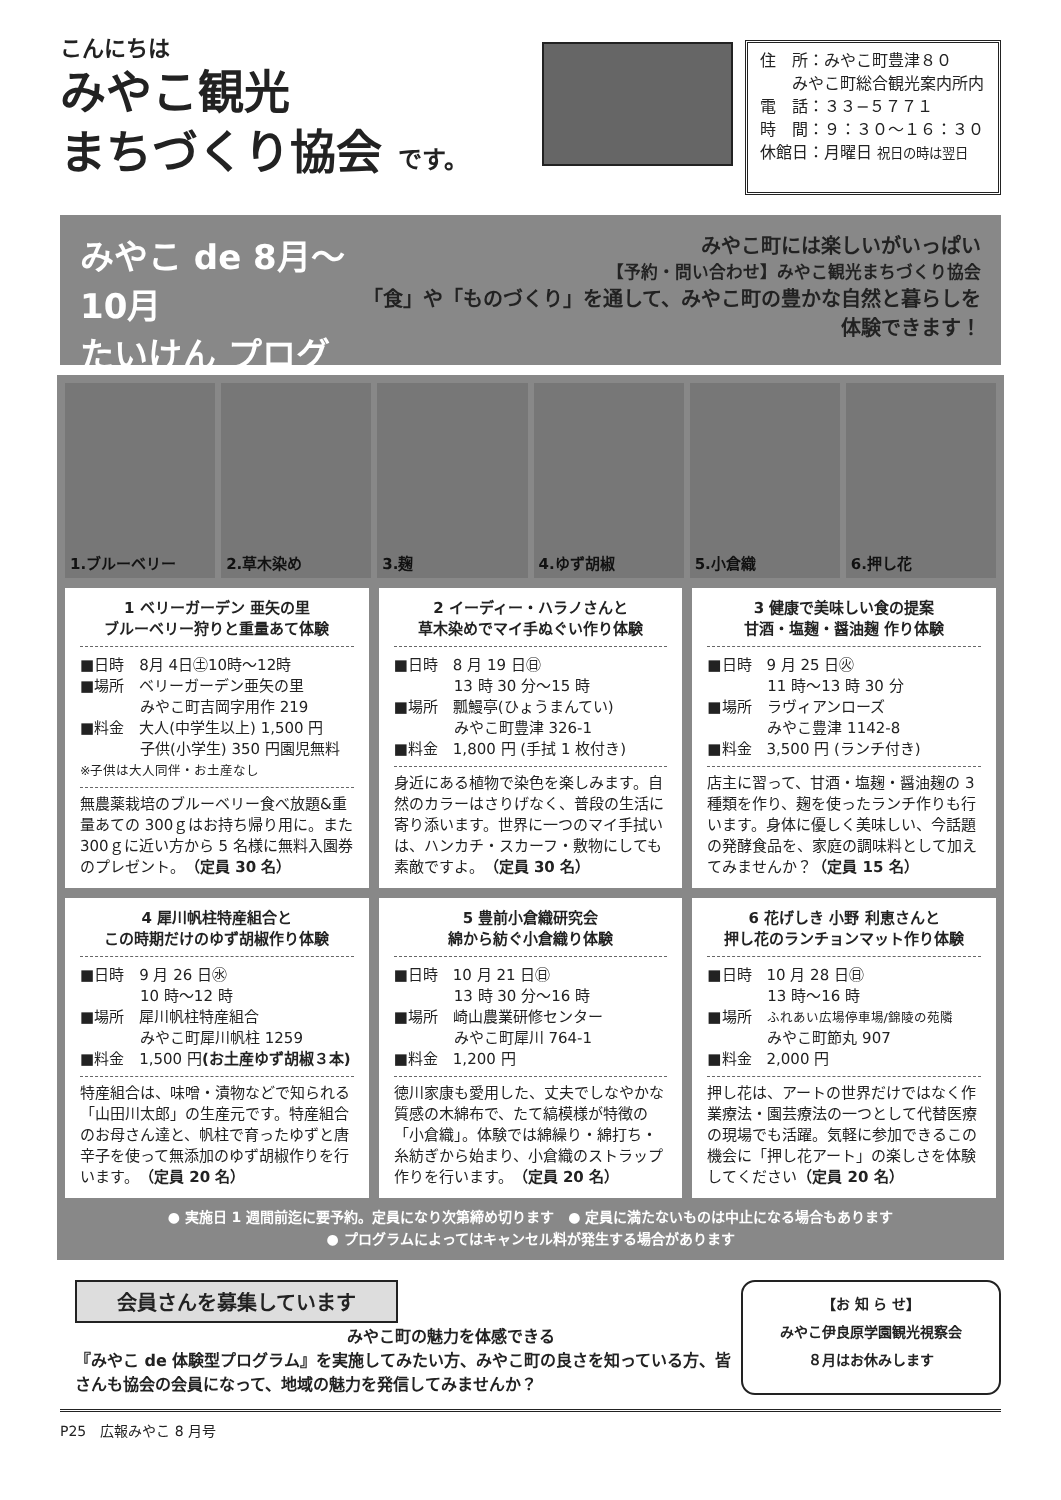こんにちは
みやこ観光
まちづくり協会 です。
住　所：みやこ町豊津８０
　　みやこ町総合観光案内所内
電　話：３３−５７７１
時　間：９：３０〜１６：３０
休館日：月曜日 祝日の時は翌日
みやこ de 8月〜10月
たいけん プログラム
みやこ町には楽しいがいっぱい
【予約・問い合わせ】みやこ観光まちづくり協会
「食」や「ものづくり」を通して、みやこ町の豊かな自然と暮らしを体験できます！
1.ブルーベリー 2.草木染め 3.麹 4.ゆず胡椒 5.小倉織 6.押し花
1 ベリーガーデン 亜矢の里
ブルーベリー狩りと重量あて体験
■日時　8月 4日㊏10時〜12時
■場所　ベリーガーデン亜矢の里
　　　　みやこ町吉岡字用作 219
■料金　大人(中学生以上) 1,500 円
　　　　子供(小学生) 350 円園児無料
※子供は大人同伴・お土産なし
無農薬栽培のブルーベリー食べ放題&重量あての 300ｇはお持ち帰り用に。また 300ｇに近い方から 5 名様に無料入園券のプレゼント。（定員 30 名）
2 イーディー・ハラノさんと
草木染めでマイ手ぬぐい作り体験
■日時　8 月 19 日㊐
　　　　13 時 30 分〜15 時
■場所　瓢鰻亭(ひょうまんてい)
　　　　みやこ町豊津 326-1
■料金　1,800 円 (手拭 1 枚付き)
身近にある植物で染色を楽しみます。自然のカラーはさりげなく、普段の生活に寄り添います。世界に一つのマイ手拭いは、ハンカチ・スカーフ・敷物にしても素敵ですよ。（定員 30 名）
3 健康で美味しい食の提案
甘酒・塩麹・醤油麹 作り体験
■日時　9 月 25 日㊋
　　　　11 時〜13 時 30 分
■場所　ラヴィアンローズ
　　　　みやこ豊津 1142-8
■料金　3,500 円 (ランチ付き)
店主に習って、甘酒・塩麹・醤油麹の 3 種類を作り、麹を使ったランチ作りも行います。身体に優しく美味しい、今話題の発酵食品を、家庭の調味料として加えてみませんか？（定員 15 名）
4 犀川帆柱特産組合と
この時期だけのゆず胡椒作り体験
■日時　9 月 26 日㊌
　　　　10 時〜12 時
■場所　犀川帆柱特産組合
　　　　みやこ町犀川帆柱 1259
■料金　1,500 円(お土産ゆず胡椒３本)
特産組合は、味噌・漬物などで知られる「山田川太郎」の生産元です。特産組合のお母さん達と、帆柱で育ったゆずと唐辛子を使って無添加のゆず胡椒作りを行います。（定員 20 名）
5 豊前小倉織研究会
綿から紡ぐ小倉織り体験
■日時　10 月 21 日㊐
　　　　13 時 30 分〜16 時
■場所　崎山農業研修センター
　　　　みやこ町犀川 764-1
■料金　1,200 円
徳川家康も愛用した、丈夫でしなやかな質感の木綿布で、たて縞模様が特徴の「小倉織」。体験では綿繰り・綿打ち・糸紡ぎから始まり、小倉織のストラップ作りを行います。（定員 20 名）
6 花げしき 小野 利恵さんと
押し花のランチョンマット作り体験
■日時　10 月 28 日㊐
　　　　13 時〜16 時
■場所　ふれあい広場停車場/錦陵の苑隣
　　　　みやこ町節丸 907
■料金　2,000 円
押し花は、アートの世界だけではなく作業療法・園芸療法の一つとして代替医療の現場でも活躍。気軽に参加できるこの機会に「押し花アート」の楽しさを体験してください（定員 20 名）
● 実施日 1 週間前迄に要予約。定員になり次第締め切ります　● 定員に満たないものは中止になる場合もあります
● プログラムによってはキャンセル料が発生する場合があります
会員さんを募集しています
　　　　　　　　　　　　　　　　　みやこ町の魅力を体感できる
『みやこ de 体験型プログラム』を実施してみたい方、みやこ町の良さを知っている方、皆さんも協会の会員になって、地域の魅力を発信してみませんか？
【お 知 ら せ】
みやこ伊良原学園観光視察会
８月はお休みします
P25　広報みやこ 8 月号